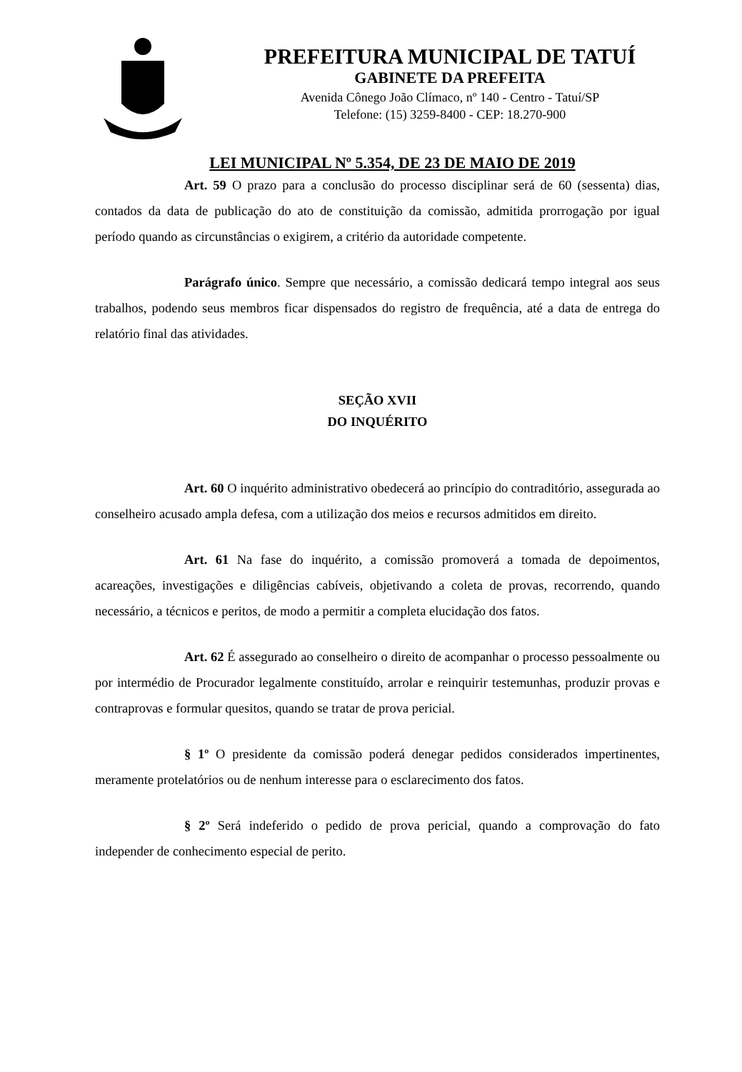PREFEITURA MUNICIPAL DE TATUÍ
GABINETE DA PREFEITA
Avenida Cônego João Clímaco, nº 140 - Centro - Tatuí/SP
Telefone: (15) 3259-8400 - CEP: 18.270-900
LEI MUNICIPAL Nº 5.354, DE 23 DE MAIO DE 2019
Art. 59 O prazo para a conclusão do processo disciplinar será de 60 (sessenta) dias, contados da data de publicação do ato de constituição da comissão, admitida prorrogação por igual período quando as circunstâncias o exigirem, a critério da autoridade competente.
Parágrafo único. Sempre que necessário, a comissão dedicará tempo integral aos seus trabalhos, podendo seus membros ficar dispensados do registro de frequência, até a data de entrega do relatório final das atividades.
SEÇÃO XVII
DO INQUÉRITO
Art. 60 O inquérito administrativo obedecerá ao princípio do contraditório, assegurada ao conselheiro acusado ampla defesa, com a utilização dos meios e recursos admitidos em direito.
Art. 61 Na fase do inquérito, a comissão promoverá a tomada de depoimentos, acareações, investigações e diligências cabíveis, objetivando a coleta de provas, recorrendo, quando necessário, a técnicos e peritos, de modo a permitir a completa elucidação dos fatos.
Art. 62 É assegurado ao conselheiro o direito de acompanhar o processo pessoalmente ou por intermédio de Procurador legalmente constituído, arrolar e reinquirir testemunhas, produzir provas e contraprovas e formular quesitos, quando se tratar de prova pericial.
§ 1º O presidente da comissão poderá denegar pedidos considerados impertinentes, meramente protelatórios ou de nenhum interesse para o esclarecimento dos fatos.
§ 2º Será indeferido o pedido de prova pericial, quando a comprovação do fato independer de conhecimento especial de perito.